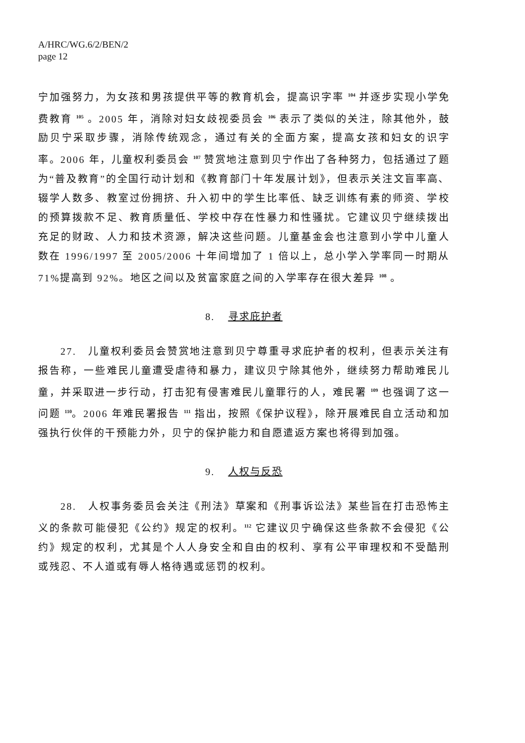A/HRC/WG.6/2/BEN/2
page 12
宁加强努力，为女孩和男孩提供平等的教育机会，提高识字率 <sup>104</sup> 并逐步实现小学免费教育 <sup>105</sup> 。2005 年，消除对妇女歧视委员会 <sup>106</sup> 表示了类似的关注，除其他外，鼓励贝宁采取步骤，消除传统观念，通过有关的全面方案，提高女孩和妇女的识字率。2006 年，儿童权利委员会 <sup>107</sup> 赞赏地注意到贝宁作出了各种努力，包括通过了题为“普及教育”的全国行动计划和《教育部门十年发展计划》，但表示关注文盲率高、辍学人数多、教室过份拥挤、升入初中的学生比率低、缺乏训练有素的师资、学校的预算拨款不足、教育质量低、学校中存在性暴力和性骚扰。它建议贝宁继续拨出充足的财政、人力和技术资源，解决这些问题。儿童基金会也注意到小学中儿童人数在 1996/1997 至 2005/2006 十年间增加了 1 倍以上，总小学入学率同一时期从 71%提高到 92%。地区之间以及贫富家庭之间的入学率存在很大差异 <sup>108</sup> 。
8. 寻求庇护者
27. 儿童权利委员会赞赏地注意到贝宁尊重寻求庇护者的权利，但表示关注有报告称，一些难民儿童遭受虐待和暴力，建议贝宁除其他外，继续努力帮助难民儿童，并采取进一步行动，打击犯有侵害难民儿童罪行的人，难民署 <sup>109</sup> 也强调了这一问题 <sup>110</sup>。2006 年难民署报告 <sup>111</sup> 指出，按照《保护议程》，除开展难民自立活动和加强执行伙伴的干预能力外，贝宁的保护能力和自愿遣返方案也将得到加强。
9. 人权与反恐
28. 人权事务委员会关注《刑法》草案和《刑事诉讼法》某些旨在打击恐怖主义的条款可能侵犯《公约》规定的权利。<sup>112</sup> 它建议贝宁确保这些条款不会侵犯《公约》规定的权利，尤其是个人人身安全和自由的权利、享有公平审理权和不受酷刑或残忍、不人道或有辱人格待遇或惩罚的权利。